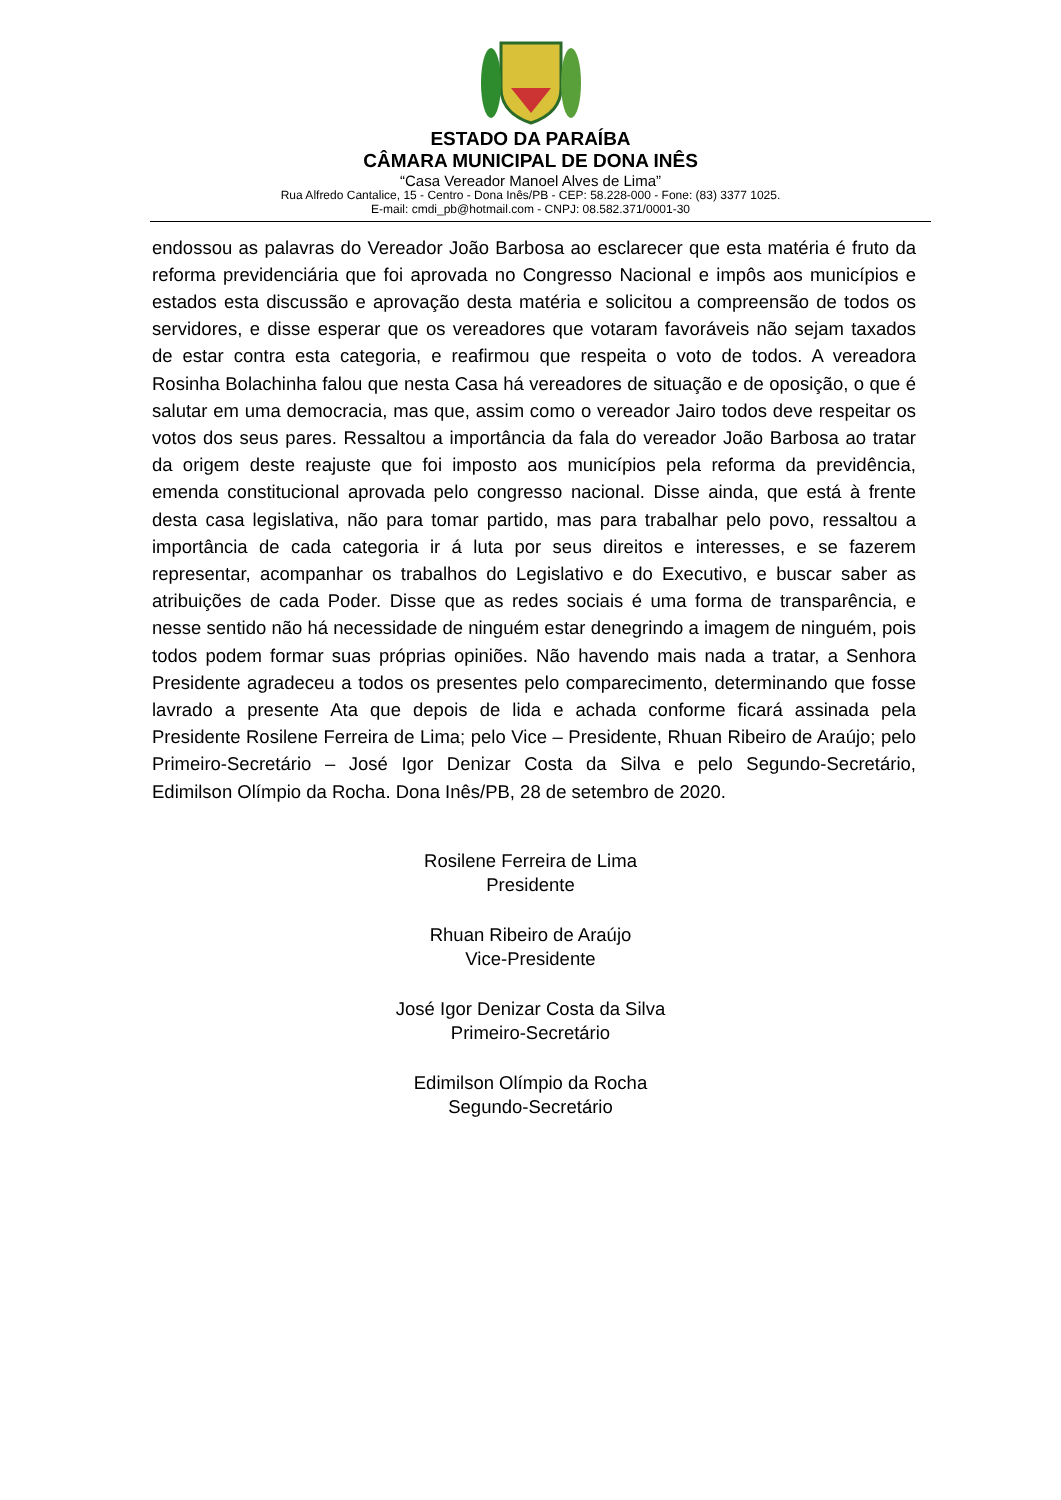ESTADO DA PARAÍBA
CÂMARA MUNICIPAL DE DONA INÊS
“Casa Vereador Manoel Alves de Lima”
Rua Alfredo Cantalice, 15 - Centro - Dona Inês/PB - CEP: 58.228-000 - Fone: (83) 3377 1025.
E-mail: cmdi_pb@hotmail.com - CNPJ: 08.582.371/0001-30
endossou as palavras do Vereador João Barbosa ao esclarecer que esta matéria é fruto da reforma previdenciária que foi aprovada no Congresso Nacional e impôs aos municípios e estados esta discussão e aprovação desta matéria e solicitou a compreensão de todos os servidores, e disse esperar que os vereadores que votaram favoráveis não sejam taxados de estar contra esta categoria, e reafirmou que respeita o voto de todos. A vereadora Rosinha Bolachinha falou que nesta Casa há vereadores de situação e de oposição, o que é salutar em uma democracia, mas que, assim como o vereador Jairo todos deve respeitar os votos dos seus pares. Ressaltou a importância da fala do vereador João Barbosa ao tratar da origem deste reajuste que foi imposto aos municípios pela reforma da previdência, emenda constitucional aprovada pelo congresso nacional. Disse ainda, que está à frente desta casa legislativa, não para tomar partido, mas para trabalhar pelo povo, ressaltou a importância de cada categoria ir á luta por seus direitos e interesses, e se fazerem representar, acompanhar os trabalhos do Legislativo e do Executivo, e buscar saber as atribuições de cada Poder. Disse que as redes sociais é uma forma de transparência, e nesse sentido não há necessidade de ninguém estar denegrindo a imagem de ninguém, pois todos podem formar suas próprias opiniões. Não havendo mais nada a tratar, a Senhora Presidente agradeceu a todos os presentes pelo comparecimento, determinando que fosse lavrado a presente Ata que depois de lida e achada conforme ficará assinada pela Presidente Rosilene Ferreira de Lima; pelo Vice – Presidente, Rhuan Ribeiro de Araújo; pelo Primeiro-Secretário – José Igor Denizar Costa da Silva e pelo Segundo-Secretário, Edimilson Olímpio da Rocha. Dona Inês/PB, 28 de setembro de 2020.
Rosilene Ferreira de Lima
Presidente
Rhuan Ribeiro de Araújo
Vice-Presidente
José Igor Denizar Costa da Silva
Primeiro-Secretário
Edimilson Olímpio da Rocha
Segundo-Secretário